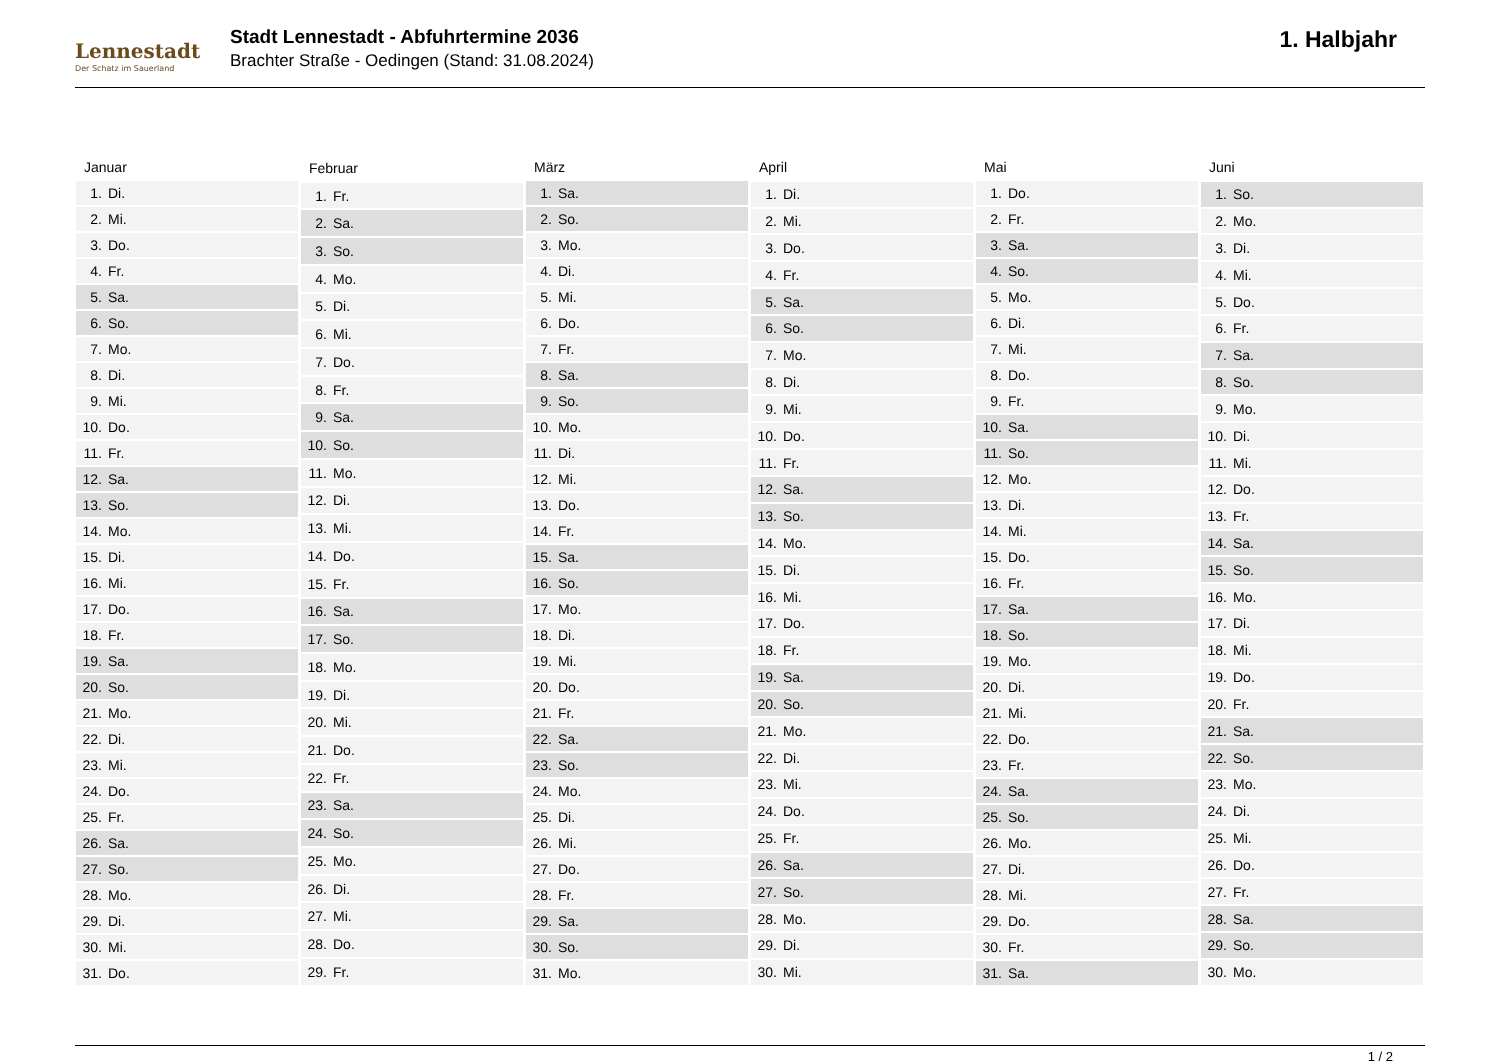Lennestadt
Der Schatz im Sauerland
Stadt Lennestadt - Abfuhrtermine 2036
Brachter Straße - Oedingen (Stand: 31.08.2024)
1. Halbjahr
| Januar | |
| --- | --- |
| 1. | Di. |
| 2. | Mi. |
| 3. | Do. |
| 4. | Fr. |
| 5. | Sa. |
| 6. | So. |
| 7. | Mo. |
| 8. | Di. |
| 9. | Mi. |
| 10. | Do. |
| 11. | Fr. |
| 12. | Sa. |
| 13. | So. |
| 14. | Mo. |
| 15. | Di. |
| 16. | Mi. |
| 17. | Do. |
| 18. | Fr. |
| 19. | Sa. |
| 20. | So. |
| 21. | Mo. |
| 22. | Di. |
| 23. | Mi. |
| 24. | Do. |
| 25. | Fr. |
| 26. | Sa. |
| 27. | So. |
| 28. | Mo. |
| 29. | Di. |
| 30. | Mi. |
| 31. | Do. |
| Februar | |
| --- | --- |
| 1. | Fr. |
| 2. | Sa. |
| 3. | So. |
| 4. | Mo. |
| 5. | Di. |
| 6. | Mi. |
| 7. | Do. |
| 8. | Fr. |
| 9. | Sa. |
| 10. | So. |
| 11. | Mo. |
| 12. | Di. |
| 13. | Mi. |
| 14. | Do. |
| 15. | Fr. |
| 16. | Sa. |
| 17. | So. |
| 18. | Mo. |
| 19. | Di. |
| 20. | Mi. |
| 21. | Do. |
| 22. | Fr. |
| 23. | Sa. |
| 24. | So. |
| 25. | Mo. |
| 26. | Di. |
| 27. | Mi. |
| 28. | Do. |
| 29. | Fr. |
| März | |
| --- | --- |
| 1. | Sa. |
| 2. | So. |
| 3. | Mo. |
| 4. | Di. |
| 5. | Mi. |
| 6. | Do. |
| 7. | Fr. |
| 8. | Sa. |
| 9. | So. |
| 10. | Mo. |
| 11. | Di. |
| 12. | Mi. |
| 13. | Do. |
| 14. | Fr. |
| 15. | Sa. |
| 16. | So. |
| 17. | Mo. |
| 18. | Di. |
| 19. | Mi. |
| 20. | Do. |
| 21. | Fr. |
| 22. | Sa. |
| 23. | So. |
| 24. | Mo. |
| 25. | Di. |
| 26. | Mi. |
| 27. | Do. |
| 28. | Fr. |
| 29. | Sa. |
| 30. | So. |
| 31. | Mo. |
| April | |
| --- | --- |
| 1. | Di. |
| 2. | Mi. |
| 3. | Do. |
| 4. | Fr. |
| 5. | Sa. |
| 6. | So. |
| 7. | Mo. |
| 8. | Di. |
| 9. | Mi. |
| 10. | Do. |
| 11. | Fr. |
| 12. | Sa. |
| 13. | So. |
| 14. | Mo. |
| 15. | Di. |
| 16. | Mi. |
| 17. | Do. |
| 18. | Fr. |
| 19. | Sa. |
| 20. | So. |
| 21. | Mo. |
| 22. | Di. |
| 23. | Mi. |
| 24. | Do. |
| 25. | Fr. |
| 26. | Sa. |
| 27. | So. |
| 28. | Mo. |
| 29. | Di. |
| 30. | Mi. |
| Mai | |
| --- | --- |
| 1. | Do. |
| 2. | Fr. |
| 3. | Sa. |
| 4. | So. |
| 5. | Mo. |
| 6. | Di. |
| 7. | Mi. |
| 8. | Do. |
| 9. | Fr. |
| 10. | Sa. |
| 11. | So. |
| 12. | Mo. |
| 13. | Di. |
| 14. | Mi. |
| 15. | Do. |
| 16. | Fr. |
| 17. | Sa. |
| 18. | So. |
| 19. | Mo. |
| 20. | Di. |
| 21. | Mi. |
| 22. | Do. |
| 23. | Fr. |
| 24. | Sa. |
| 25. | So. |
| 26. | Mo. |
| 27. | Di. |
| 28. | Mi. |
| 29. | Do. |
| 30. | Fr. |
| 31. | Sa. |
| Juni | |
| --- | --- |
| 1. | So. |
| 2. | Mo. |
| 3. | Di. |
| 4. | Mi. |
| 5. | Do. |
| 6. | Fr. |
| 7. | Sa. |
| 8. | So. |
| 9. | Mo. |
| 10. | Di. |
| 11. | Mi. |
| 12. | Do. |
| 13. | Fr. |
| 14. | Sa. |
| 15. | So. |
| 16. | Mo. |
| 17. | Di. |
| 18. | Mi. |
| 19. | Do. |
| 20. | Fr. |
| 21. | Sa. |
| 22. | So. |
| 23. | Mo. |
| 24. | Di. |
| 25. | Mi. |
| 26. | Do. |
| 27. | Fr. |
| 28. | Sa. |
| 29. | So. |
| 30. | Mo. |
1 / 2